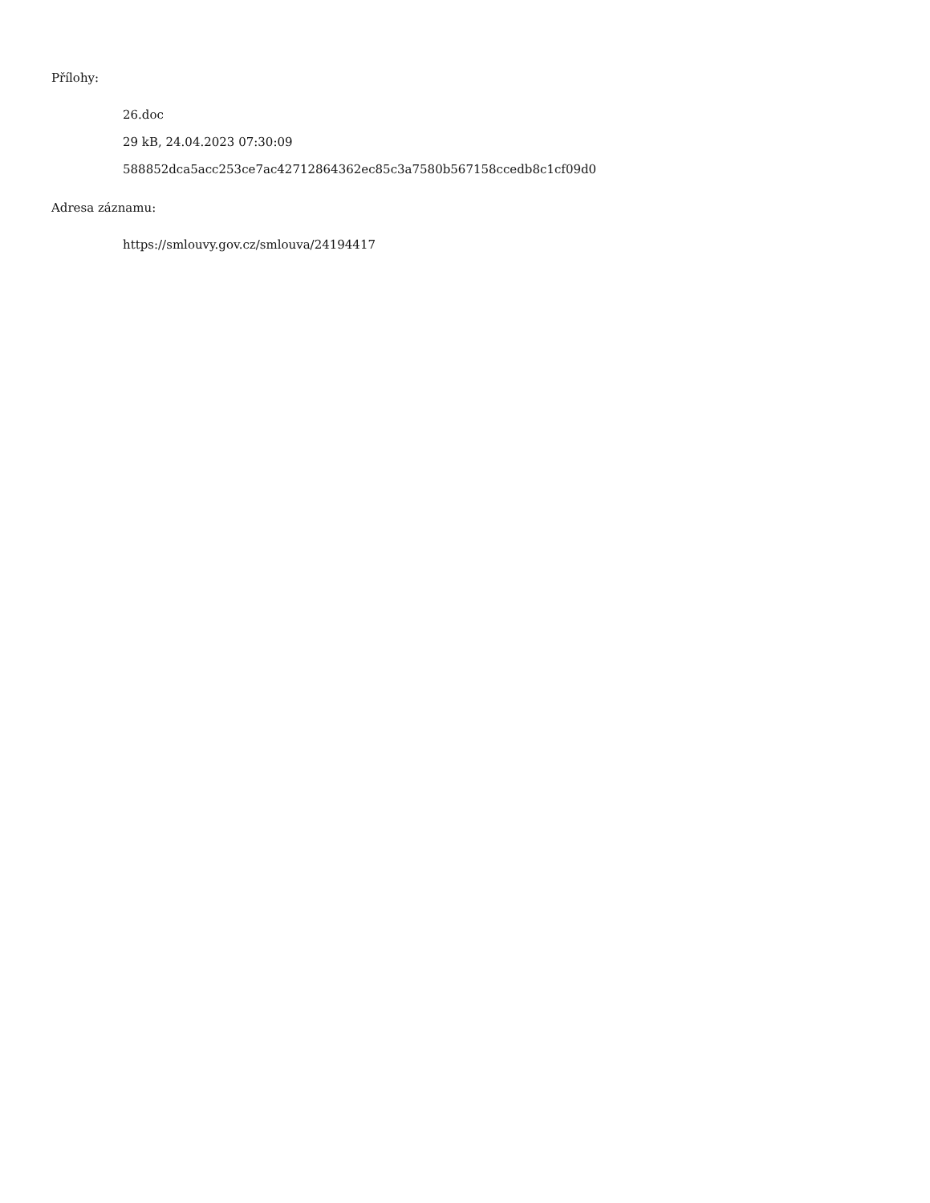Přílohy:
26.doc
29 kB, 24.04.2023 07:30:09
588852dca5acc253ce7ac42712864362ec85c3a7580b567158ccedb8c1cf09d0
Adresa záznamu:
https://smlouvy.gov.cz/smlouva/24194417